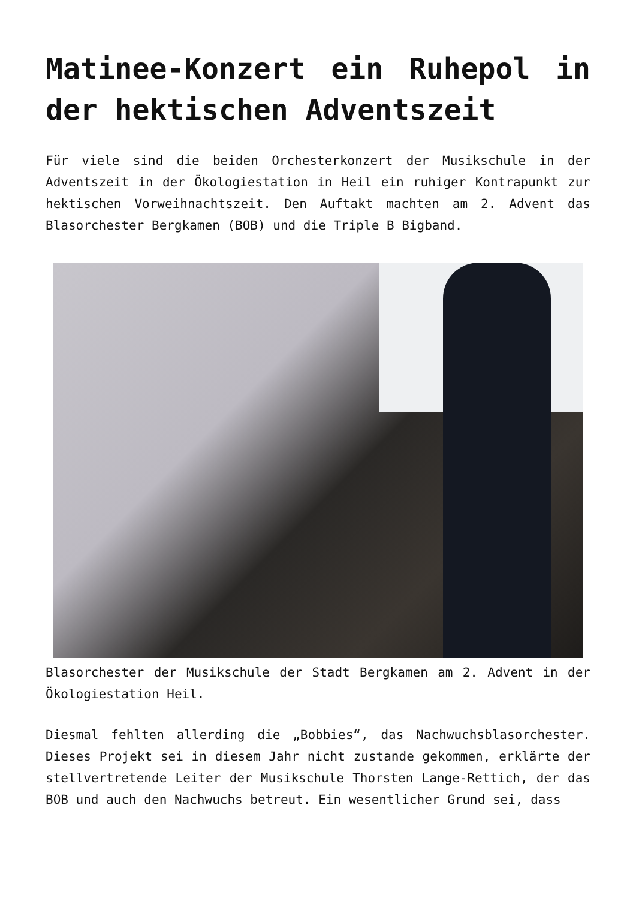Matinee-Konzert ein Ruhepol in der hektischen Adventszeit
Für viele sind die beiden Orchesterkonzert der Musikschule in der Adventszeit in der Ökologiestation in Heil ein ruhiger Kontrapunkt zur hektischen Vorweihnachtszeit. Den Auftakt machten am 2. Advent das Blasorchester Bergkamen (BOB) und die Triple B Bigband.
Blasorchester der Musikschule der Stadt Bergkamen am 2. Advent in der Ökologiestation Heil.
Diesmal fehlten allerding die „Bobbies“, das Nachwuchsblasorchester. Dieses Projekt sei in diesem Jahr nicht zustande gekommen, erklärte der stellvertretende Leiter der Musikschule Thorsten Lange-Rettich, der das BOB und auch den Nachwuchs betreut. Ein wesentlicher Grund sei, dass